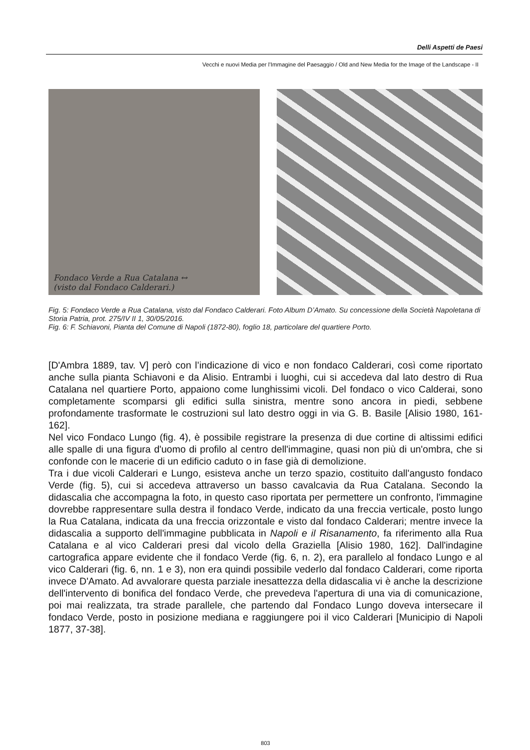Delli Aspetti de Paesi
Vecchi e nuovi Media per l’Immagine del Paesaggio / Old and New Media for the Image of the Landscape - II
Fondaco Verde a Rua Catalana ↔
(visto dal Fondaco Calderari.)
Fig. 5: Fondaco Verde a Rua Catalana, visto dal Fondaco Calderari. Foto Album D’Amato. Su concessione della Società Napoletana di Storia Patria, prot. 275/IV II 1, 30/05/2016.
Fig. 6: F. Schiavoni, Pianta del Comune di Napoli (1872-80), foglio 18, particolare del quartiere Porto.
[D'Ambra 1889, tav. V] però con l’indicazione di vico e non fondaco Calderari, così come riportato anche sulla pianta Schiavoni e da Alisio. Entrambi i luoghi, cui si accedeva dal lato destro di Rua Catalana nel quartiere Porto, appaiono come lunghissimi vicoli. Del fondaco o vico Calderai, sono completamente scomparsi gli edifici sulla sinistra, mentre sono ancora in piedi, sebbene profondamente trasformate le costruzioni sul lato destro oggi in via G. B. Basile [Alisio 1980, 161-162].
Nel vico Fondaco Lungo (fig. 4), è possibile registrare la presenza di due cortine di altissimi edifici alle spalle di una figura d'uomo di profilo al centro dell'immagine, quasi non più di un'ombra, che si confonde con le macerie di un edificio caduto o in fase già di demolizione.
Tra i due vicoli Calderari e Lungo, esisteva anche un terzo spazio, costituito dall'angusto fondaco Verde (fig. 5), cui si accedeva attraverso un basso cavalcavia da Rua Catalana. Secondo la didascalia che accompagna la foto, in questo caso riportata per permettere un confronto, l'immagine dovrebbe rappresentare sulla destra il fondaco Verde, indicato da una freccia verticale, posto lungo la Rua Catalana, indicata da una freccia orizzontale e visto dal fondaco Calderari; mentre invece la didascalia a supporto dell'immagine pubblicata in Napoli e il Risanamento, fa riferimento alla Rua Catalana e al vico Calderari presi dal vicolo della Graziella [Alisio 1980, 162]. Dall'indagine cartografica appare evidente che il fondaco Verde (fig. 6, n. 2), era parallelo al fondaco Lungo e al vico Calderari (fig. 6, nn. 1 e 3), non era quindi possibile vederlo dal fondaco Calderari, come riporta invece D'Amato. Ad avvalorare questa parziale inesattezza della didascalia vi è anche la descrizione dell'intervento di bonifica del fondaco Verde, che prevedeva l'apertura di una via di comunicazione, poi mai realizzata, tra strade parallele, che partendo dal Fondaco Lungo doveva intersecare il fondaco Verde, posto in posizione mediana e raggiungere poi il vico Calderari [Municipio di Napoli 1877, 37-38].
803